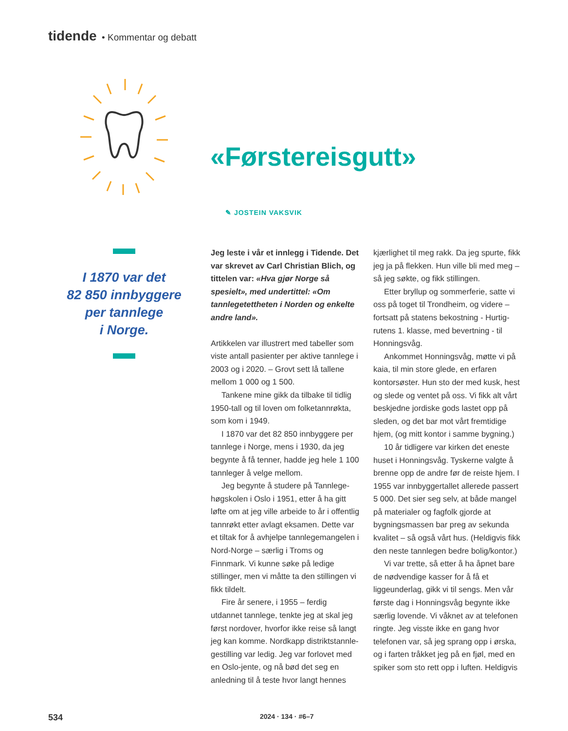tidende • Kommentar og debatt
«Førstereisgutt»
✎ JOSTEIN VAKSVIK
I 1870 var det
82 850 innbyggere
per tannlege
i Norge.
Jeg leste i vår et innlegg i Tidende. Det var skrevet av Carl Christian Blich, og tittelen var: «Hva gjør Norge så spesielt», med undertittel: «Om tannlegetettheten i Norden og enkelte andre land».
Artikkelen var illustrert med tabeller som viste antall pasienter per aktive tannlege i 2003 og i 2020. – Grovt sett lå tallene mellom 1 000 og 1 500.
Tankene mine gikk da tilbake til tidlig 1950-tall og til loven om folketannrøkta, som kom i 1949.
I 1870 var det 82 850 innbyggere per tannlege i Norge, mens i 1930, da jeg begynte å få tenner, hadde jeg hele 1 100 tannleger å velge mellom.
Jeg begynte å studere på Tannlege­høgskolen i Oslo i 1951, etter å ha gitt løfte om at jeg ville arbeide to år i offentlig tannrøkt etter avlagt eksamen. Dette var et tiltak for å avhjelpe tannle­gemangelen i Nord-Norge – særlig i Troms og Finnmark. Vi kunne søke på ledige stillinger, men vi måtte ta den stillingen vi fikk tildelt.
Fire år senere, i 1955 – ferdig utdannet tannlege, tenkte jeg at skal jeg først nordover, hvorfor ikke reise så langt jeg kan komme. Nordkapp distriktstannle­gestilling var ledig. Jeg var forlovet med en Oslo-jente, og nå bød det seg en anledning til å teste hvor langt hennes kjærlighet til meg rakk. Da jeg spurte, fikk jeg ja på flekken. Hun ville bli med meg – så jeg søkte, og fikk stillingen.
Etter bryllup og sommerferie, satte vi oss på toget til Trondheim, og videre – fortsatt på statens bekostning - Hurtig­rutens 1. klasse, med bevertning - til Honningsvåg.
Ankommet Honningsvåg, møtte vi på kaia, til min store glede, en erfaren kontorsøster. Hun sto der med kusk, hest og slede og ventet på oss. Vi fikk alt vårt beskjedne jordiske gods lastet opp på sleden, og det bar mot vårt fremtidige hjem, (og mitt kontor i samme bygning.)
10 år tidligere var kirken det eneste huset i Honningsvåg. Tyskerne valgte å brenne opp de andre før de reiste hjem. I 1955 var innbyggertallet allerede passert 5 000. Det sier seg selv, at både mangel på materialer og fagfolk gjorde at bygningsmassen bar preg av sekunda kvalitet – så også vårt hus. (Heldigvis fikk den neste tannlegen bedre bolig/kontor.)
Vi var trette, så etter å ha åpnet bare de nødvendige kasser for å få et liggeunderlag, gikk vi til sengs. Men vår første dag i Honningsvåg begynte ikke særlig lovende. Vi våknet av at telefonen ringte. Jeg visste ikke en gang hvor telefonen var, så jeg sprang opp i ørska, og i farten tråkket jeg på en fjøl, med en spiker som sto rett opp i luften. Heldigvis
534 2024 · 134 · #6–7